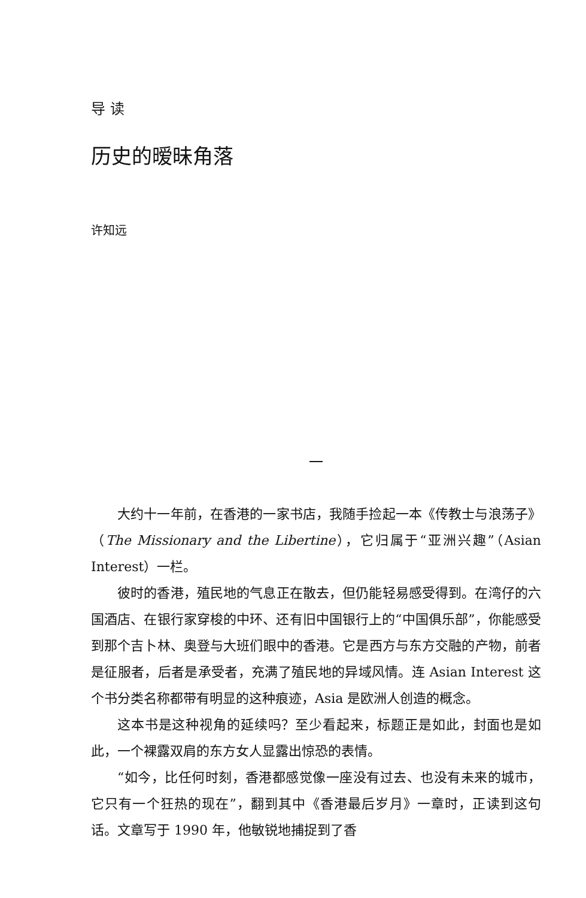导 读
历史的暧昧角落
许知远
一
大约十一年前，在香港的一家书店，我随手捡起一本《传教士与浪荡子》（The Missionary and the Libertine），它归属于“亚洲兴趣”（Asian Interest）一栏。
彼时的香港，殖民地的气息正在散去，但仍能轻易感受得到。在湾仔的六国酒店、在银行家穿梭的中环、还有旧中国银行上的“中国俱乐部”，你能感受到那个吉卜林、奥登与大班们眼中的香港。它是西方与东方交融的产物，前者是征服者，后者是承受者，充满了殖民地的异域风情。连 Asian Interest 这个书分类名称都带有明显的这种痕迹，Asia 是欧洲人创造的概念。
这本书是这种视角的延续吗？至少看起来，标题正是如此，封面也是如此，一个裸露双肩的东方女人显露出惊恐的表情。
“如今，比任何时刻，香港都感觉像一座没有过去、也没有未来的城市，它只有一个狂热的现在”，翻到其中《香港最后岁月》一章时，正读到这句话。文章写于 1990 年，他敏锐地捕捉到了香